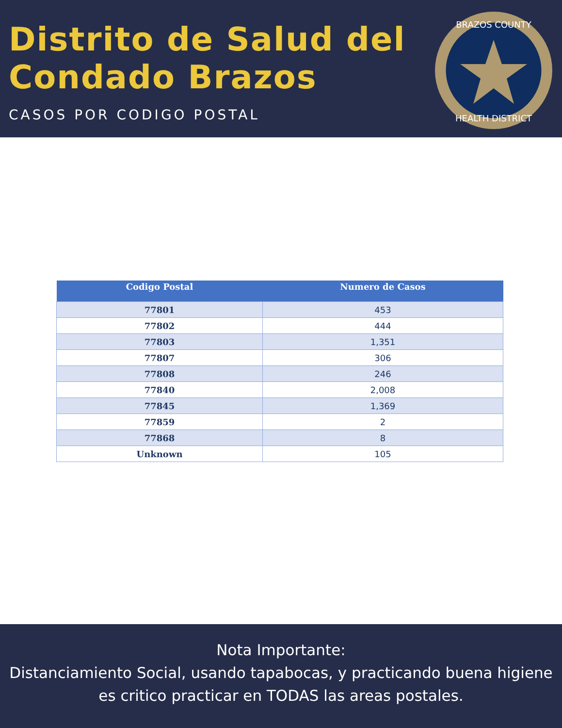Distrito de Salud del
Condado Brazos
CASOS POR CODIGO POSTAL
BRAZOS COUNTY
HEALTH DISTRICT
| Codigo Postal | Numero de Casos |
| --- | --- |
| 77801 | 453 |
| 77802 | 444 |
| 77803 | 1,351 |
| 77807 | 306 |
| 77808 | 246 |
| 77840 | 2,008 |
| 77845 | 1,369 |
| 77859 | 2 |
| 77868 | 8 |
| Unknown | 105 |
Nota Importante:
Distanciamiento Social, usando tapabocas, y practicando buena higiene es critico practicar en TODAS las areas postales.